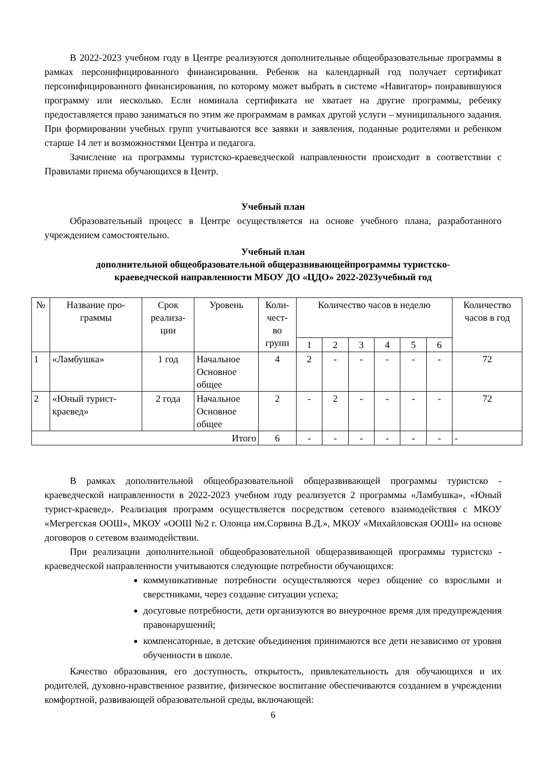В 2022-2023 учебном году в Центре реализуются дополнительные общеобразовательные программы в рамках персонифицированного финансирования. Ребенок на календарный год получает сертификат персонифицированного финансирования, по которому может выбрать в системе «Навигатор» понравившуюся программу или несколько. Если номинала сертификата не хватает на другие программы, ребенку предоставляется право заниматься по этим же программам в рамках другой услуги – муниципального задания. При формировании учебных групп учитываются все заявки и заявления, поданные родителями и ребенком старше 14 лет и возможностями Центра и педагога.
Зачисление на программы туристско-краеведческой направленности происходит в соответствии с Правилами приема обучающихся в Центр.
Учебный план
Образовательный процесс в Центре осуществляется на основе учебного плана, разработанного учреждением самостоятельно.
Учебный план
дополнительной общеобразовательной общеразвивающейпрограммы туристско-
краеведческой направленности МБОУ ДО «ЦДО» 2022-2023учебный год
| № | Название про- граммы | Срок реализа- ции | Уровень | Коли- чест- во групп | Количество часов в неделю | | | | | | Количество часов в год |
| --- | --- | --- | --- | --- | --- | --- | --- | --- | --- | --- | --- |
| | | | | | 1 | 2 | 3 | 4 | 5 | 6 | |
| 1 | «Ламбушка» | 1 год | Начальное Основное общее | 4 | 2 | - | - | - | - | - | 72 |
| 2 | «Юный турист- краевед» | 2 года | Начальное Основное общее | 2 | - | 2 | - | - | - | - | 72 |
| Итого | | | | 6 | - | - | - | - | - | - | - |
В рамках дополнительной общеобразовательной общеразвивающей программы туристско - краеведческой направленности в 2022-2023 учебном году реализуется 2 программы «Ламбушка», «Юный турист-краевед». Реализация программ осуществляется посредством сетевого взаимодействия с МКОУ «Мегрегская ООШ», МКОУ «ООШ №2 г. Олонца им.Сорвина В.Д.», МКОУ «Михайловская ООШ» на основе договоров о сетевом взаимодействии.
При реализации дополнительной общеобразовательной общеразвивающей программы туристско - краеведческой направленности учитываются следующие потребности обучающихся:
коммуникативные потребности осуществляются через общение со взрослыми и сверстниками, через создание ситуации успеха;
досуговые потребности, дети организуются во внеурочное время для предупреждения правонарушений;
компенсаторные, в детские объединения принимаются все дети независимо от уровня обученности в школе.
Качество образования, его доступность, открытость, привлекательность для обучающихся и их родителей, духовно-нравственное развитие, физическое воспитание обеспечиваются созданием в учреждении комфортной, развивающей образовательной среды, включающей:
6